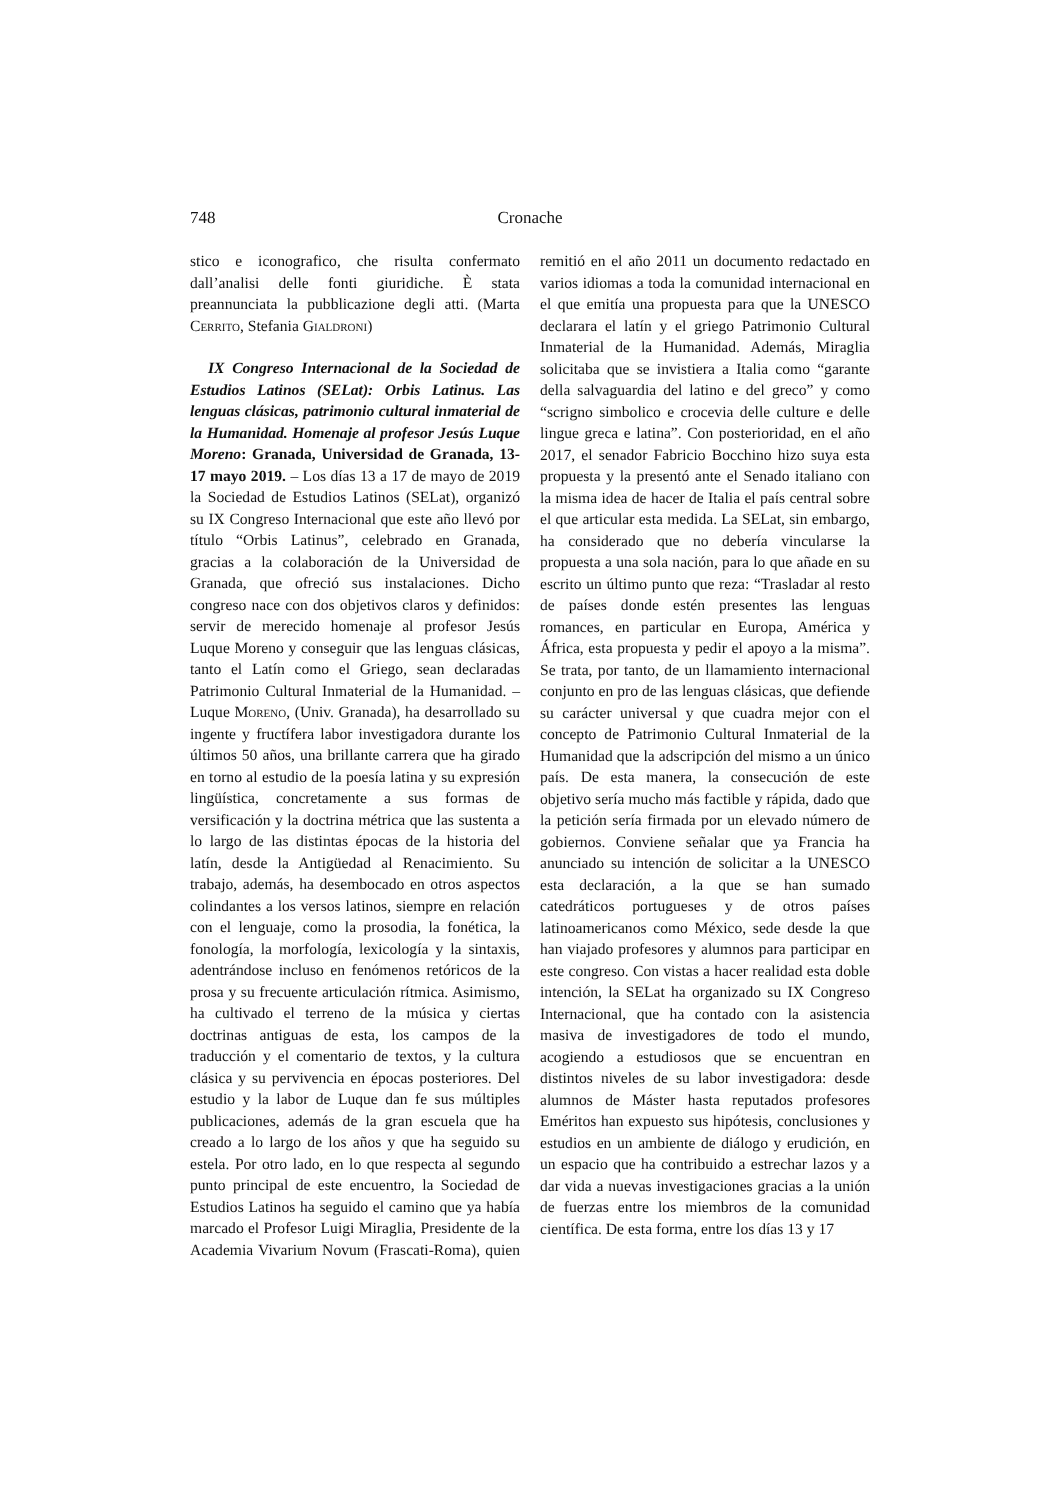748 Cronache
stico e iconografico, che risulta confermato dall’analisi delle fonti giuridiche. È stata preannunciata la pubblicazione degli atti. (Marta Cerrito, Stefania Gialdroni)
IX Congreso Internacional de la Sociedad de Estudios Latinos (SELat): Orbis Latinus. Las lenguas clásicas, patrimonio cultural inmaterial de la Humanidad. Homenaje al profesor Jesús Luque Moreno: Granada, Universidad de Granada, 13-17 mayo 2019. – Los días 13 a 17 de mayo de 2019 la Sociedad de Estudios Latinos (SELat), organizó su IX Congreso Internacional que este año llevó por título “Orbis Latinus”, celebrado en Granada, gracias a la colaboración de la Universidad de Granada, que ofreció sus instalaciones. Dicho congreso nace con dos objetivos claros y definidos: servir de merecido homenaje al profesor Jesús Luque Moreno y conseguir que las lenguas clásicas, tanto el Latín como el Griego, sean declaradas Patrimonio Cultural Inmaterial de la Humanidad. – Luque Moreno, (Univ. Granada), ha desarrollado su ingente y fructífera labor investigadora durante los últimos 50 años, una brillante carrera que ha girado en torno al estudio de la poesía latina y su expresión lingüística, concretamente a sus formas de versificación y la doctrina métrica que las sustenta a lo largo de las distintas épocas de la historia del latín, desde la Antigüedad al Renacimiento. Su trabajo, además, ha desembocado en otros aspectos colindantes a los versos latinos, siempre en relación con el lenguaje, como la prosodia, la fonética, la fonología, la morfología, lexicología y la sintaxis, adentrándose incluso en fenómenos retóricos de la prosa y su frecuente articulación rítmica. Asimismo, ha cultivado el terreno de la música y ciertas doctrinas antiguas de esta, los campos de la traducción y el comentario de textos, y la cultura clásica y su pervivencia en épocas posteriores. Del estudio y la labor de Luque dan fe sus múltiples publicaciones, además de la gran escuela que ha creado a lo largo de los años y que ha seguido su estela. Por otro lado, en lo que respecta al segundo punto principal de este encuentro, la Sociedad de Estudios Latinos ha seguido el camino que ya había marcado el Profesor Luigi Miraglia, Presidente de la Academia Vivarium Novum (Frascati-Roma), quien remitió en el año 2011 un documento redactado en varios idiomas a toda la comunidad internacional en el que emitía una propuesta para que la UNESCO declarara el latín y el griego Patrimonio Cultural Inmaterial de la Humanidad. Además, Miraglia solicitaba que se invistiera a Italia como “garante della salvaguardia del latino e del greco” y como “scrigno simbolico e crocevia delle culture e delle lingue greca e latina”. Con posterioridad, en el año 2017, el senador Fabricio Bocchino hizo suya esta propuesta y la presentó ante el Senado italiano con la misma idea de hacer de Italia el país central sobre el que articular esta medida. La SELat, sin embargo, ha considerado que no debería vincularse la propuesta a una sola nación, para lo que añade en su escrito un último punto que reza: “Trasladar al resto de países donde estén presentes las lenguas romances, en particular en Europa, América y África, esta propuesta y pedir el apoyo a la misma”. Se trata, por tanto, de un llamamiento internacional conjunto en pro de las lenguas clásicas, que defiende su carácter universal y que cuadra mejor con el concepto de Patrimonio Cultural Inmaterial de la Humanidad que la adscripción del mismo a un único país. De esta manera, la consecución de este objetivo sería mucho más factible y rápida, dado que la petición sería firmada por un elevado número de gobiernos. Conviene señalar que ya Francia ha anunciado su intención de solicitar a la UNESCO esta declaración, a la que se han sumado catedráticos portugueses y de otros países latinoamericanos como México, sede desde la que han viajado profesores y alumnos para participar en este congreso. Con vistas a hacer realidad esta doble intención, la SELat ha organizado su IX Congreso Internacional, que ha contado con la asistencia masiva de investigadores de todo el mundo, acogiendo a estudiosos que se encuentran en distintos niveles de su labor investigadora: desde alumnos de Máster hasta reputados profesores Eméritos han expuesto sus hipótesis, conclusiones y estudios en un ambiente de diálogo y erudición, en un espacio que ha contribuido a estrechar lazos y a dar vida a nuevas investigaciones gracias a la unión de fuerzas entre los miembros de la comunidad científica. De esta forma, entre los días 13 y 17